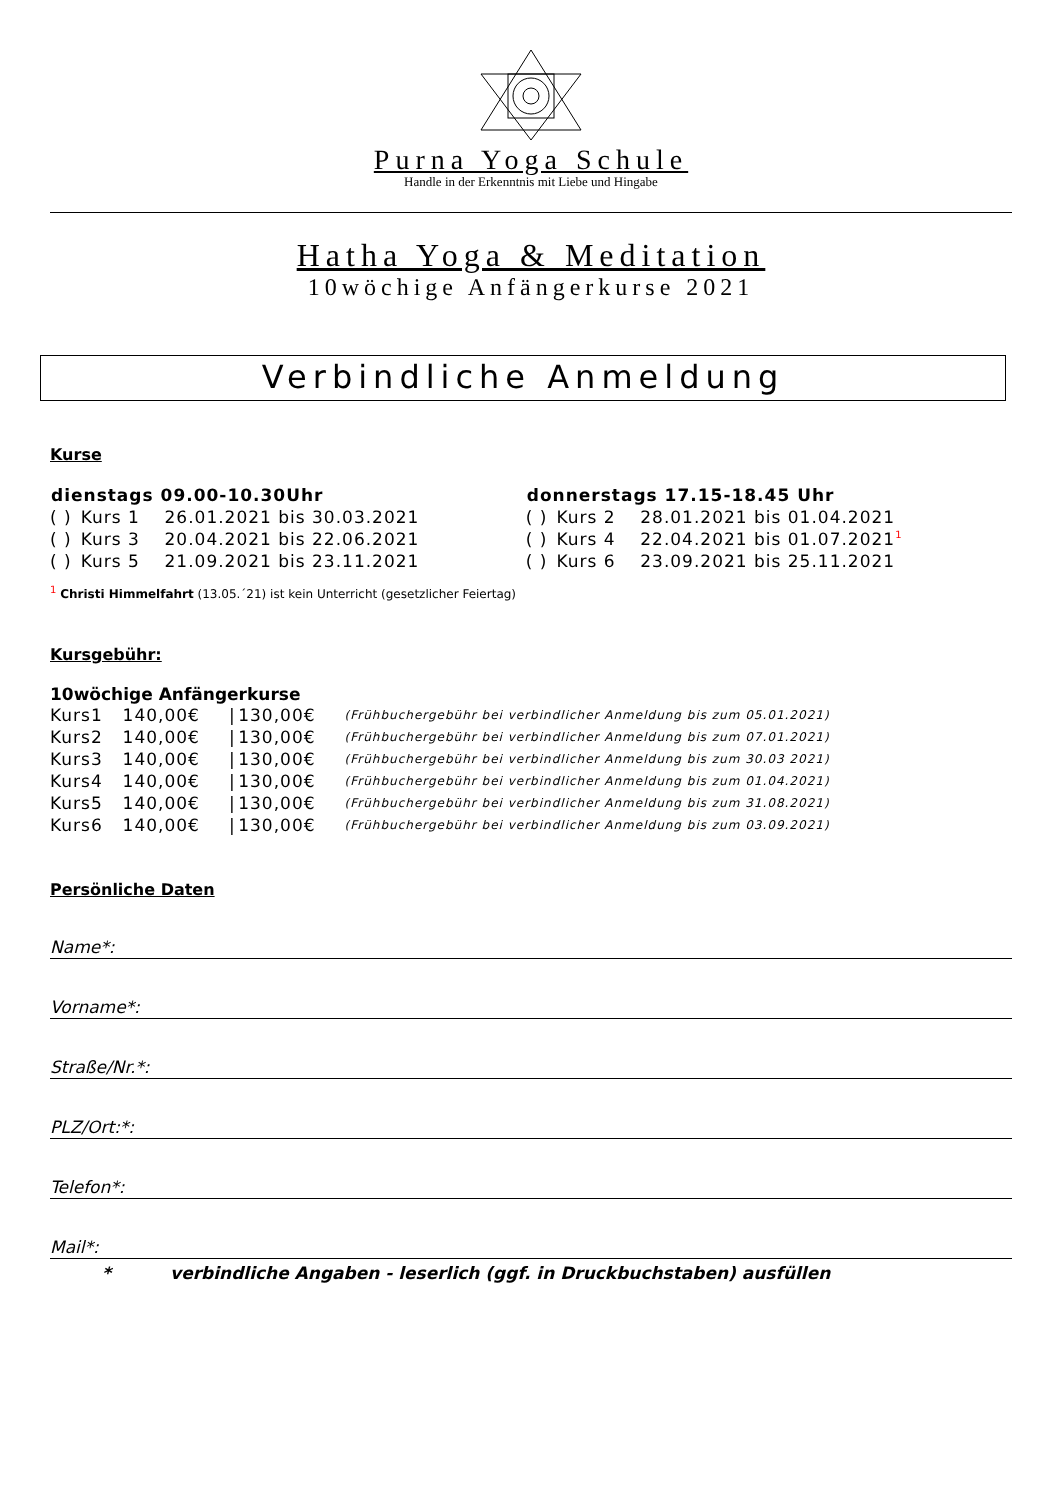Purna Yoga Schule
Handle in der Erkenntnis mit Liebe und Hingabe
Hatha Yoga & Meditation
10wöchige Anfängerkurse 2021
Verbindliche Anmeldung
Kurse
| dienstags 09.00-10.30Uhr | | | donnerstags 17.15-18.45 Uhr | | |
| --- | --- | --- | --- | --- | --- |
| ( ) | Kurs 1 | 26.01.2021 bis 30.03.2021 | ( ) | Kurs 2 | 28.01.2021 bis 01.04.2021 |
| ( ) | Kurs 3 | 20.04.2021 bis 22.06.2021 | ( ) | Kurs 4 | 22.04.2021 bis 01.07.2021<sup>1</sup> |
| ( ) | Kurs 5 | 21.09.2021 bis 23.11.2021 | ( ) | Kurs 6 | 23.09.2021 bis 25.11.2021 |
<sup>1</sup> Christi Himmelfahrt (13.05.´21) ist kein Unterricht (gesetzlicher Feiertag)
Kursgebühr:
10wöchige Anfängerkurse
| Kurs1 | 140,00€ | / | 130,00€ | (Frühbuchergebühr bei verbindlicher Anmeldung bis zum 05.01.2021) |
| Kurs2 | 140,00€ | / | 130,00€ | (Frühbuchergebühr bei verbindlicher Anmeldung bis zum 07.01.2021) |
| Kurs3 | 140,00€ | / | 130,00€ | (Frühbuchergebühr bei verbindlicher Anmeldung bis zum 30.03 2021) |
| Kurs4 | 140,00€ | / | 130,00€ | (Frühbuchergebühr bei verbindlicher Anmeldung bis zum 01.04.2021) |
| Kurs5 | 140,00€ | / | 130,00€ | (Frühbuchergebühr bei verbindlicher Anmeldung bis zum 31.08.2021) |
| Kurs6 | 140,00€ | / | 130,00€ | (Frühbuchergebühr bei verbindlicher Anmeldung bis zum 03.09.2021) |
Persönliche Daten
Name*:
Vorname*:
Straße/Nr.*:
PLZ/Ort:*:
Telefon*:
Mail*:
* verbindliche Angaben - leserlich (ggf. in Druckbuchstaben) ausfüllen